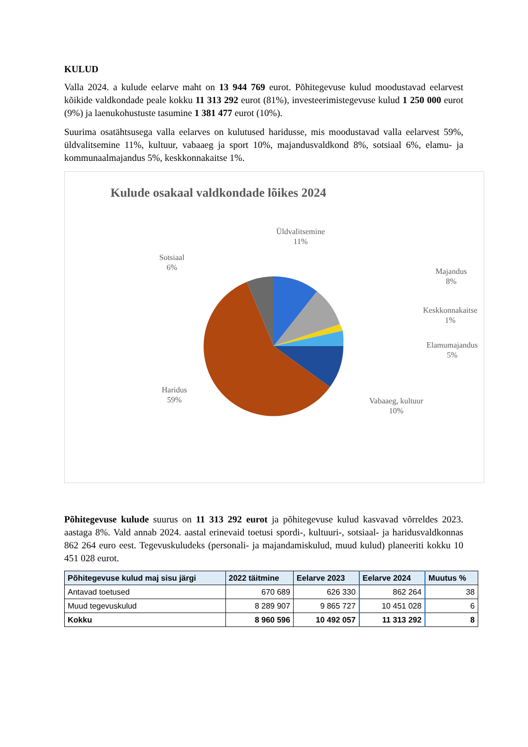KULUD
Valla 2024. a kulude eelarve maht on 13 944 769 eurot. Põhitegevuse kulud moodustavad eelarvest kõikide valdkondade peale kokku 11 313 292 eurot (81%), investeerimistegevuse kulud 1 250 000 eurot (9%) ja laenukohustuste tasumine 1 381 477 eurot (10%).
Suurima osatähtsusega valla eelarves on kulutused haridusse, mis moodustavad valla eelarvest 59%, üldvalitsemine 11%, kultuur, vabaaeg ja sport 10%, majandusvaldkond 8%, sotsiaal 6%, elamu- ja kommunaalmajandus 5%, keskkonnakaitse 1%.
Kulude osakaal valdkondade lõikes 2024
Üldvalitsemine
11%
Sotsiaal
6%
Majandus
8%
Keskkonnakaitse
1%
Elamumajandus
5%
Vabaaeg, kultuur
10%
Haridus
59%
Põhitegevuse kulude suurus on 11 313 292 eurot ja põhitegevuse kulud kasvavad võrreldes 2023. aastaga 8%. Vald annab 2024. aastal erinevaid toetusi spordi-, kultuuri-, sotsiaal- ja haridusvaldkonnas 862 264 euro eest. Tegevuskuludeks (personali- ja majandamiskulud, muud kulud) planeeriti kokku 10 451 028 eurot.
| Põhitegevuse kulud maj sisu järgi | 2022 täitmine | Eelarve 2023 | Eelarve 2024 | Muutus % |
| --- | --- | --- | --- | --- |
| Antavad toetused | 670 689 | 626 330 | 862 264 | 38 |
| Muud tegevuskulud | 8 289 907 | 9 865 727 | 10 451 028 | 6 |
| Kokku | 8 960 596 | 10 492 057 | 11 313 292 | 8 |